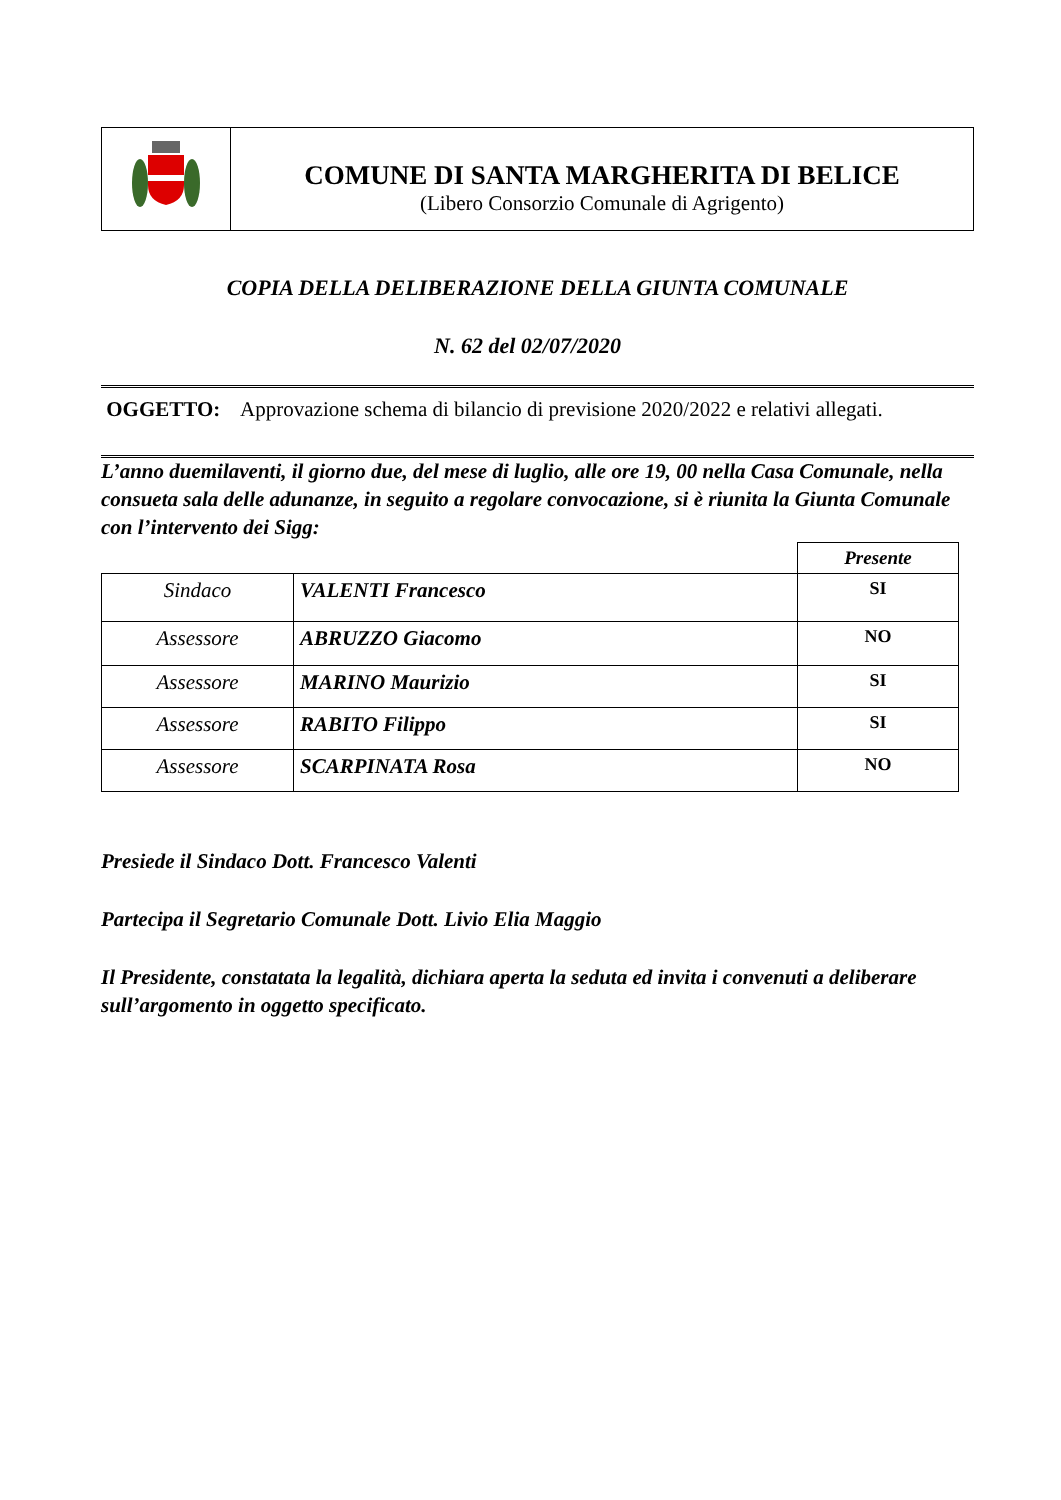COMUNE DI SANTA MARGHERITA DI BELICE
(Libero Consorzio Comunale di Agrigento)
COPIA DELLA DELIBERAZIONE DELLA GIUNTA COMUNALE
N. 62 del 02/07/2020
OGGETTO: Approvazione schema di bilancio di previsione 2020/2022 e relativi allegati.
L’anno duemilaventi, il giorno due, del mese di luglio, alle ore 19, 00 nella Casa Comunale, nella consueta sala delle adunanze, in seguito a regolare convocazione, si è riunita la Giunta Comunale con l’intervento dei Sigg:
| | | Presente |
| Sindaco | VALENTI Francesco | SI |
| Assessore | ABRUZZO Giacomo | NO |
| Assessore | MARINO Maurizio | SI |
| Assessore | RABITO Filippo | SI |
| Assessore | SCARPINATA Rosa | NO |
Presiede il Sindaco Dott. Francesco Valenti
Partecipa il Segretario Comunale Dott. Livio Elia Maggio
Il Presidente, constatata la legalità, dichiara aperta la seduta ed invita i convenuti a deliberare sull’argomento in oggetto specificato.